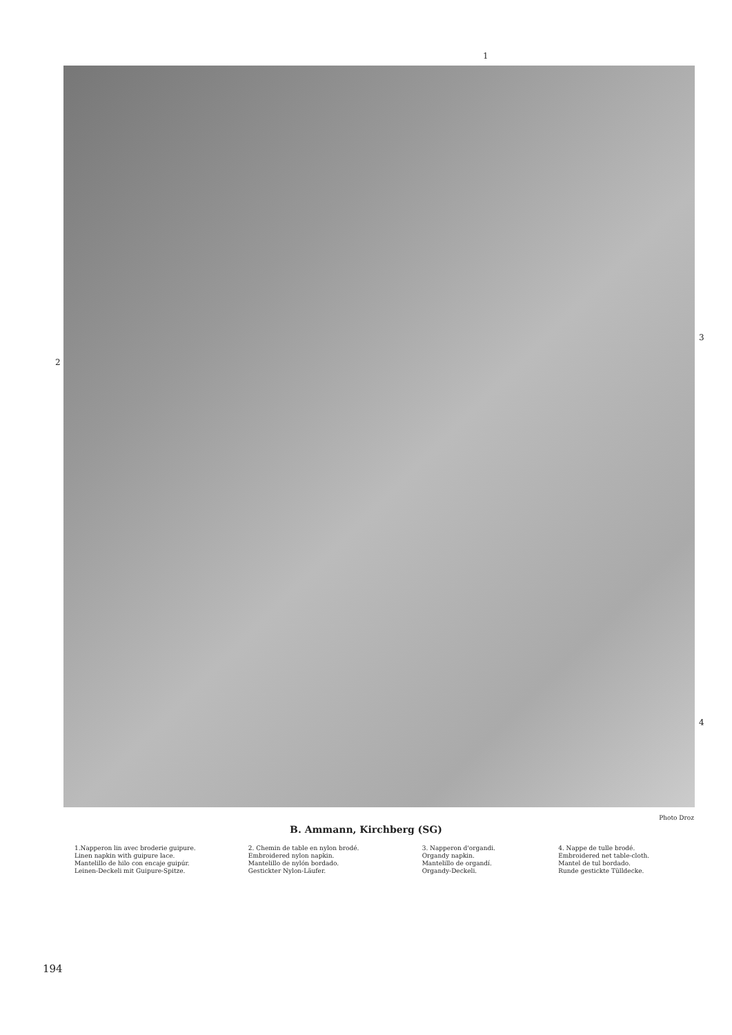1
2
3
4
Photo Droz
B. Ammann, Kirchberg (SG)
1.Napperon lin avec broderie guipure.
Linen napkin with guipure lace.
Mantelillo de hilo con encaje guipúr.
Leinen-Deckeli mit Guipure-Spitze.
2. Chemin de table en nylon brodé.
Embroidered nylon napkin.
Mantelillo de nylón bordado.
Gestickter Nylon-Läufer.
3. Napperon d'organdi.
Organdy napkin.
Mantelillo de organdí.
Organdy-Deckeli.
4. Nappe de tulle brodé.
Embroidered net table-cloth.
Mantel de tul bordado.
Runde gestickte Tülldecke.
194